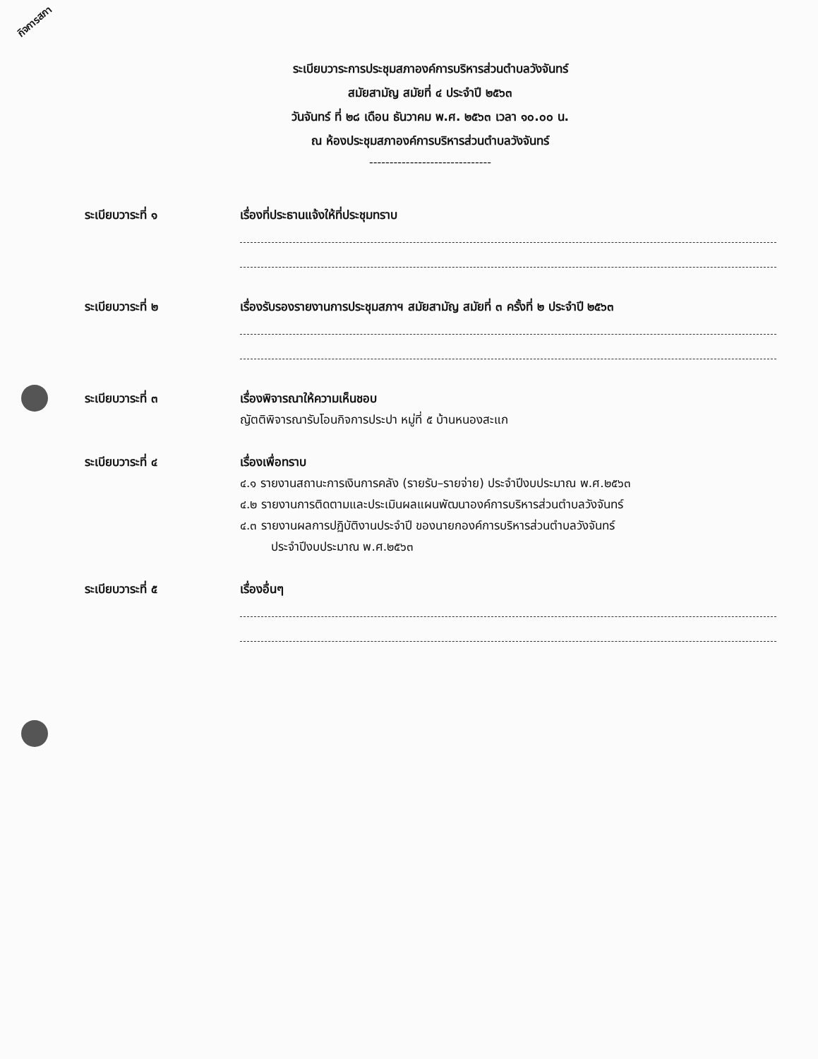กิจการสภา
ระเบียบวาระการประชุมสภาองค์การบริหารส่วนตำบลวังจันทร์
สมัยสามัญ สมัยที่ ๔ ประจำปี ๒๕๖๓
วันจันทร์ ที่ ๒๘ เดือน ธันวาคม พ.ศ. ๒๕๖๓ เวลา ๑๐.๐๐ น.
ณ ห้องประชุมสภาองค์การบริหารส่วนตำบลวังจันทร์
------------------------------
ระเบียบวาระที่ ๑ เรื่องที่ประธานแจ้งให้ที่ประชุมทราบ
ระเบียบวาระที่ ๒ เรื่องรับรองรายงานการประชุมสภาฯ สมัยสามัญ สมัยที่ ๓ ครั้งที่ ๒ ประจำปี ๒๕๖๓
ระเบียบวาระที่ ๓ เรื่องพิจารณาให้ความเห็นชอบ
ญัตติพิจารณารับโอนกิจการประปา หมู่ที่ ๕ บ้านหนองสะแก
ระเบียบวาระที่ ๔ เรื่องเพื่อทราบ
๔.๑ รายงานสถานะการเงินการคลัง (รายรับ–รายจ่าย) ประจำปีงบประมาณ พ.ศ.๒๕๖๓
๔.๒ รายงานการติดตามและประเมินผลแผนพัฒนาองค์การบริหารส่วนตำบลวังจันทร์
๔.๓ รายงานผลการปฏิบัติงานประจำปี ของนายกองค์การบริหารส่วนตำบลวังจันทร์
ประจำปีงบประมาณ พ.ศ.๒๕๖๓
ระเบียบวาระที่ ๕ เรื่องอื่นๆ